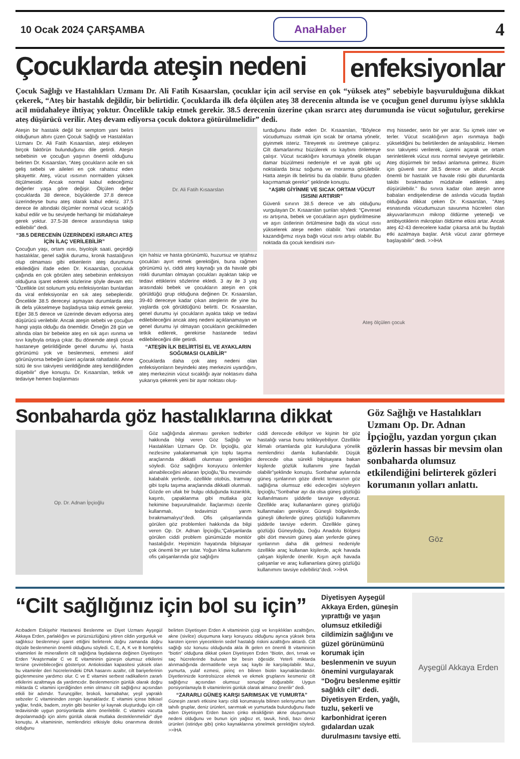10 Ocak 2024 ÇARŞAMBA
AnaHaber
4
Çocuklarda ateşin nedeni enfeksiyonlar
Çocuk Sağlığı ve Hastalıkları Uzmanı Dr. Ali Fatih Kısaarslan, çocuklar için acil servise en çok “yüksek ateş” sebebiyle başvurulduğuna dikkat çekerek, “Ateş bir hastalık değildir, bir belirtidir. Çocuklarda ilk defa ölçülen ateş 38 derecenin altında ise ve çocuğun genel durumu iyiyse sıklıkla acil müdahaleye ihtiyaç yoktur. Öncelikle takip etmek gerekir. 38.5 derecenin üzerine çıkan ısrarcı ateş durumunda ise vücut soğutulur, gerekirse ateş düşürücü verilir. Ateş devam ediyorsa çocuk doktora götürülmelidir” dedi.
Ateşin bir hastalık değil bir semptom yani belirti olduğunun altını çizen Çocuk Sağlığı ve Hastalıkları Uzmanı Dr. Ali Fatih Kısaarslan, ateşi etkileyen birçok faktörün bulunduğunu dile getirdi. Ateşin sebebinin ve çocuğun yaşının önemli olduğunu belirten Dr. Kısaarslan, “Ateş çocukların acile en sık geliş sebebi ve aileleri en çok rahatsız eden şikayettir. Ateş, vücut ısısının normalden yüksek ölçülmesidir. Ancak normal kabul edeceğimiz değerler yaşa göre değişir. Ölçülen değer çocuklarda 38 derece, büyüklerde 37.8 derece üzerindeyse bunu ateş olarak kabul ederiz. 37.5 derece ile altındaki ölçümler normal vücut sıcaklığı kabul edilir ve bu seviyede herhangi bir müdahaleye gerek yoktur. 37.5-38 derece arasındaysa takip edilebilir” dedi.
“38.5 DERECENİN ÜZERİNDEKİ ISRARCI ATEŞ İÇİN İLAÇ VERİLEBİLİR”
Çocuğun yaşı, ortam ısısı, biyolojik saati, geçirdiği hastalıklar, genel sağlık durumu, kronik hastalığının olup olmaması gibi etkenlerin ateş durumunu etkilediğini ifade eden Dr. Kısaarslan, çocukluk çağında en çok görülen ateş sebebinin enfeksiyon olduğuna işaret ederek sözlerine şöyle devam etti: ”Özellikle üst solunum yolu enfeksiyonları bunlardan da viral enfeksiyonlar en sık ateş sebepleridir. Öncelikle 38.5 dereceyi aşmayan durumlarda ateş ilk defa yükselmeye başladıysa takip etmek gerekir. Eğer 38.5 derece ve üzerinde devam ediyorsa ateş düşürücü verilebilir. Ancak ateşin sebebi ve çocuğun hangi yaşta olduğu da önemlidir. Örneğin 28 gün ve altında olan bir bebekte ateş en sık aşırı ısınma ve sıvı kaybıyla ortaya çıkar. Bu dönemde ateşli çocuk hastaneye getirildiğinde genel durumu iyi, hasta görünümü yok ve beslenmesi, emmesi aktif görünüyorsa bebeğin üzeri açılarak rahatlatılır. Anne sütü ile sıvı takviyesi verildiğinde ateş kendiliğinden düşebilir” diye konuştu. Dr. Kısaarslan, tetkik ve tedaviye hemen başlanması
Dr. Ali Fatih Kısaarslan
için halsiz ve hasta görünümlü, huzursuz ve iştahsız çocukları ayırt etmek gerektiğini, buna rağmen görünümü iyi, ciddi ateş kaynağı ya da havale gibi riskli durumları olmayan çocukları ayaktan takip ve tedavi ettiklerini sözlerine ekledi. 3 ay ile 3 yaş arasındaki bebek ve çocukların ateşin en çok görüldüğü grup olduğuna değinen Dr. Kısaarslan, 39-40 dereceye kadar çıkan ateşlerin de yine bu yaşlarda çok görüldüğünü belirtti. Dr. Kısaarslan, genel durumu iyi çocukların ayakta takip ve tedavi edilebileceğini ancak ateş nedeni açıklanamayan ve genel durumu iyi olmayan çocukların gecikilmeden tetkik edilerek, gerekirse hastanede tedavi edilebileceğini dile getirdi.
“ATEŞİN İLK BELİRTİSİ EL VE AYAKLARIN SOĞUMASI OLABİLİR”
Çocuklarda daha çok ateş nedeni olan enfeksiyonların beyindeki ateş merkezini uyardığını, ateş merkezinin vücut sıcaklığı ayar noktasını daha yukarıya çekerek yeni bir ayar noktası oluş-
turduğunu ifade eden Dr. Kısaarslan, “Böylece vücudumuzu ısıtmak için sıcak bir ortama yönelir, giyinmek isteriz. Titreyerek ısı üretmeye çalışırız. Cilt damarlarımız büzülerek ısı kaybını önlemeye çalışır. Vücut sıcaklığını korumaya yönelik oluşan damar büzülmesi nedeniyle el ve ayak gibi uç noktalarda biraz soğuma ve morarma görülebilir. Hatta ateşin ilk belirtisi bu da olabilir. Bunu gözden kaçırmamak gerekir” şeklinde konuştu.
“AŞIRI GİYİNME VE SICAK ORTAM VÜCUT ISISINI ARTIRIR”
Güvenli sınırın 38.5 derece ve altı olduğunu vurgulayan Dr. Kısaarslan şunları söyledi: “Çevresel ısı artışına, bebek ve çocukların aşırı giydirilmesine ve aşırı üstlerinin örtülmesine bağlı da vücut ısısı yükselerek ateşe neden olabilir. Yani ortamdan kazandığımız ısıya bağlı vücut ısısı artışı olabilir. Bu noktada da çocuk kendisini ısın-
mış hisseder, serin bir yer arar. Su içmek ister ve terler. Vücut sıcaklığının aşırı ısınmaya bağlı yükseldiğini bu belirtilerden de anlayabiliriz. Hemen sıvı takviyesi verilerek, üzerini açarak ve ortam serinletilerek vücut ısısı normal seviyeye getirilebilir. Ateş düşürmek bir tedavi anlamına gelmez. Bizim için güvenli sınır 38.5 derece ve altıdır. Ancak önemli bir hastalık ve havale riski gibi durumlarda takibi bırakmadan müdahale edilerek ateş düşürülebilir.” Bu sınıra kadar olan ateşin anne babaları endişelendirse de aslında vücuda faydalı olduğuna dikkat çeken Dr. Kısaarslan, "Ateş esnasında vücudumuzun savunma hücreleri olan akyuvarlarımızın mikrop öldürme yeteneği ve antibiyotiklerin mikropları öldürme etkisi artar. Ancak ateş 42-43 derecelere kadar çıkarsa artık bu faydalı etki azalmaya başlar. Artık vücut zarar görmeye başlayabilir” dedi. >>İHA
Ateş ölçülen çocuk
Sonbaharda göz hastalıklarına dikkat
Op. Dr. Adnan İpçioğlu
Göz sağlığında alınması gereken tedbirler hakkında bilgi veren Göz Sağlığı ve Hastalıkları Uzmanı Op. Dr. İpçioğlu, göz nezlesine yakalanmamak için toplu taşıma araçlarında dikkatli olunması gerektiğini söyledi. Göz sağlığını koruyucu önlemler alınabileceğini aktaran İpçioğlu,“Bu mevsimde kalabalık yerlerde, özellikle otobüs, tramvay gibi toplu taşıma araçlarında dikkatli olunmalı. Gözde en ufak bir bulgu olduğunda kızarıklık, kaşıntı, çapaklanma gibi mutlaka göz hekimine başvurulmalıdır. İlaçlarımızı özenle kullanmalı, tedavimizi yarım bırakmamalıyız”dedi. Ofis çalışanlarında görülen göz problemleri hakkında da bilgi veren Op. Dr. Adnan İpçioğlu,“Çalışanlarda görülen ciddi problem günümüzde monitör hastalığıdır. Hepimizin hayatında bilgisayar çok önemli bir yer tutar. Yoğun klima kullanımı ofis çalışanlarında göz sağlığını
ciddi derecede etkiliyor ve kişinin bir göz hastalığı varsa bunu tetikleyebiliyor. Özellikle klimalı ortamlarda göz kuruluğuna yönelik nemlendirici damla kullanılabilir. Düşük derecede olsa sürekli bilgisayara bakan kişilerde gözlük kullanımı yine faydalı olabilir”şeklinde konuştu. Sonbahar aylarında güneş ışınlarının göze direkt temasının göz sağlığına olumsuz etki edeceğini söyleyen İpçioğlu,“Sonbahar ayı da olsa güneş gözlüğü kullanılmasını şiddetle tavsiye ediyoruz. Özellikle araç kullananların güneş gözlüğü kullanmaları gerekiyor. Güneşli bölgelerde, güneşli ülkelerde güneş gözlüğü kullanımını şiddetle tavsiye ederim. Özellikle güneş gözlüğü Güneydoğu, Doğu Anadolu Bölgesi gibi dört mevsim güneş alan yerlerde güneş ışınlarının daha dik gelmesi nedeniyle özellikle araç kullanan kişilerde, açık havada çalışan kişilerde önerilir. Kışın açık havada çalışanlar ve araç kullananlara güneş gözlüğü kullanımını tavsiye edebiliriz”dedi. >>İHA
Göz Sağlığı ve Hastalıkları Uzmanı Op. Dr. Adnan İpçioğlu, yazdan yorgun çıkan gözlerin hassas bir mevsim olan sonbaharda olumsuz etkilendiğini belirterek gözleri korumanın yolları anlattı.
Göz
“Cilt sağlığınız için bol su için”
Acıbadem Eskişehir Hastanesi Beslenme ve Diyet Uzmanı Ayşegül Akkaya Erden, parlaklığını ve pürüzsüzlüğünü yitiren cildin yorgunluk ve sağlıksız beslenmeyi işaret ettiğini belirterek doğru zamanda doğru ölçüde beslenmenin önemli olduğunu söyledi. C, E, A, K ve B kompleks vitaminleri ile minerallerin cilt sağlığına faydalarına değinen Diyetisyen Erden “Araştırmalar C ve E vitamininin güneşin olumsuz etkilerini tersine çevirebileceğini gösteriyor. Antioksidan kapasitesi yüksek olan bu vitaminler deri hücrelerindeki DNA hasarını azaltır, cilt bariyerlerinin güçlenmesine yardımcı olur. C ve E vitamini serbest radikallerin zararlı etkilerini azaltmaya da yardımcıdır. Beslenmenizin günlük olarak doğru miktarda C vitamini içerdiğinden emin olmanız cilt sağlığınız açısından etkili bir adımdır. Turunçgiller, brokoli, karnabahar, yeşil yapraklı sebzeler C vitamininden zengin kaynaklardır. E vitamini içinse bitkisel yağlar, fındık, badem, zeytin gibi besinler iyi kaynak oluşturduğu için cilt tedavisinde uygun porsiyonlarda alımı önerilebilir. C vitamini vücutta depolanmadığı için alımı günlük olarak mutlaka desteklenmelidir” diye konuştu. A vitamininin, nemlendirici etkisiyle doku onarımına destek olduğunu
belirten Diyetisyen Erden A vitamininin çizgi ve kırışıklıkları azalttığını, akne (sivilce) oluşumuna karşı koruyucu olduğunu ayrıca yüksek beta karoten içeren yiyeceklerin sedef hastalığı riskini azalttığını aktardı. Cilt sağlığı söz konusu olduğunda akla ilk gelen en önemli B vitamininin “biotin” olduğuna dikkat çeken Diyetisyen Erden “Biotin, deri, tırnak ve saç hücrelerinde bulunan bir besin öğesidir. Yeterli miktarda alınmadığında dermatitlerle veya saç kaybı ile karşılaşılabilir. Muz, yumurta, yulaf ezmesi, pirinç en bilinen biotin kaynaklarıdandır. Diyetlerinizde kontrolsüzce ekmek ve ekmek gruplarını kesmeniz cilt sağlığınız açısından olumsuz sonuçlar doğurabilir. Uygun porsiyonlamayla B vitaminlerini günlük olarak almanız önerilir” dedi.
“ZARARLI GÜNEŞ KARŞI SARIMSAK VE YUMURTA”
Güneşin zararlı etkisine karşı cildi korumasıyla bilinen selenyumun tam tahıllı gruplar, deniz ürünleri, sarımsak ve yumurtada bulunduğunu ifade eden Diyetisyen Erden bazen çinko eksikliğinin akne oluşumunun nedeni olduğunu ve bunun için yağsız et, tavuk, hindi, bazı deniz ürünleri (istiridye gibi) çinko kaynaklarına yönelmek gerektiğini söyledi. >>İHA
Diyetisyen Ayşegül Akkaya Erden, güneşin yıprattığı ve yaşın olumsuz etkilediği cildimizin sağlığını ve güzel görünümünü korumak için beslenmenin ve suyun önemini vurgulayarak “Doğru beslenme eşittir sağlıklı cilt” dedi. Diyetisyen Erden, yağlı, tuzlu, şekerli ve karbonhidrat içeren gıdalardan uzak durulmasını tavsiye etti.
Ayşegül Akkaya Erden